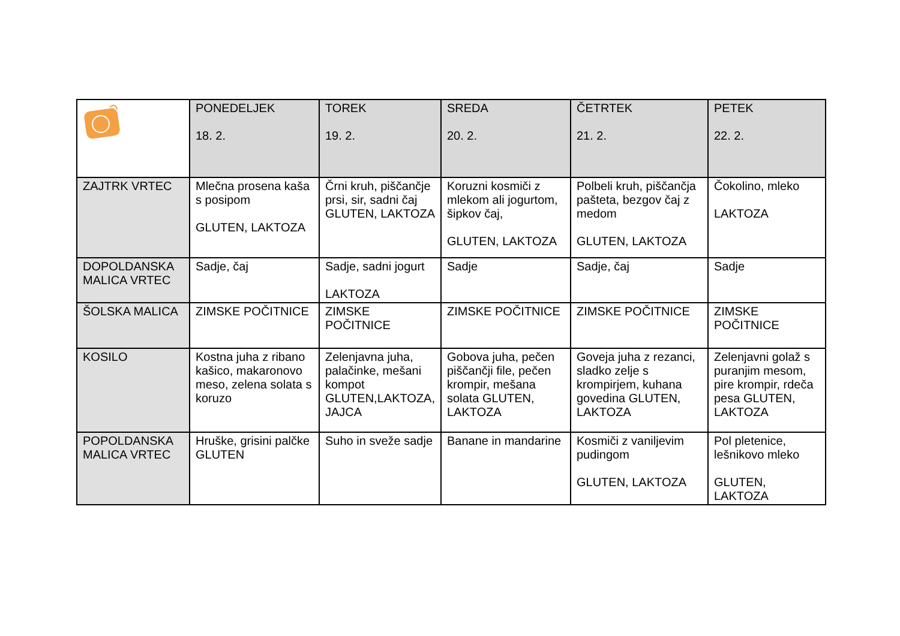| | PONEDELJEK 18. 2. | TOREK 19. 2. | SREDA 20. 2. | ČETRTEK 21. 2. | PETEK 22. 2. |
| --- | --- | --- | --- | --- | --- |
| ZAJTRK VRTEC | Mlečna prosena kaša s posipom GLUTEN, LAKTOZA | Črni kruh, piščančje prsi, sir, sadni čaj GLUTEN, LAKTOZA | Koruzni kosmiči z mlekom ali jogurtom, šipkov čaj, GLUTEN, LAKTOZA | Polbeli kruh, piščančja pašteta, bezgov čaj z medom GLUTEN, LAKTOZA | Čokolino, mleko LAKTOZA |
| DOPOLDANSKA MALICA VRTEC | Sadje, čaj | Sadje, sadni jogurt LAKTOZA | Sadje | Sadje, čaj | Sadje |
| ŠOLSKA MALICA | ZIMSKE POČITNICE | ZIMSKE POČITNICE | ZIMSKE POČITNICE | ZIMSKE POČITNICE | ZIMSKE POČITNICE |
| KOSILO | Kostna juha z ribano kašico, makaronovo meso, zelena solata s koruzo | Zelenjavna juha, palačinke, mešani kompot GLUTEN,LAKTOZA, JAJCA | Gobova juha, pečen piščančji file, pečen krompir, mešana solata GLUTEN, LAKTOZA | Goveja juha z rezanci, sladko zelje s krompirjem, kuhana govedina GLUTEN, LAKTOZA | Zelenjavni golaž s puranjim mesom, pire krompir, rdeča pesa GLUTEN, LAKTOZA |
| POPOLDANSKA MALICA VRTEC | Hruške, grisini palčke GLUTEN | Suho in sveže sadje | Banane in mandarine | Kosmiči z vaniljevim pudingom GLUTEN, LAKTOZA | Pol pletenice, lešnikovo mleko GLUTEN, LAKTOZA |